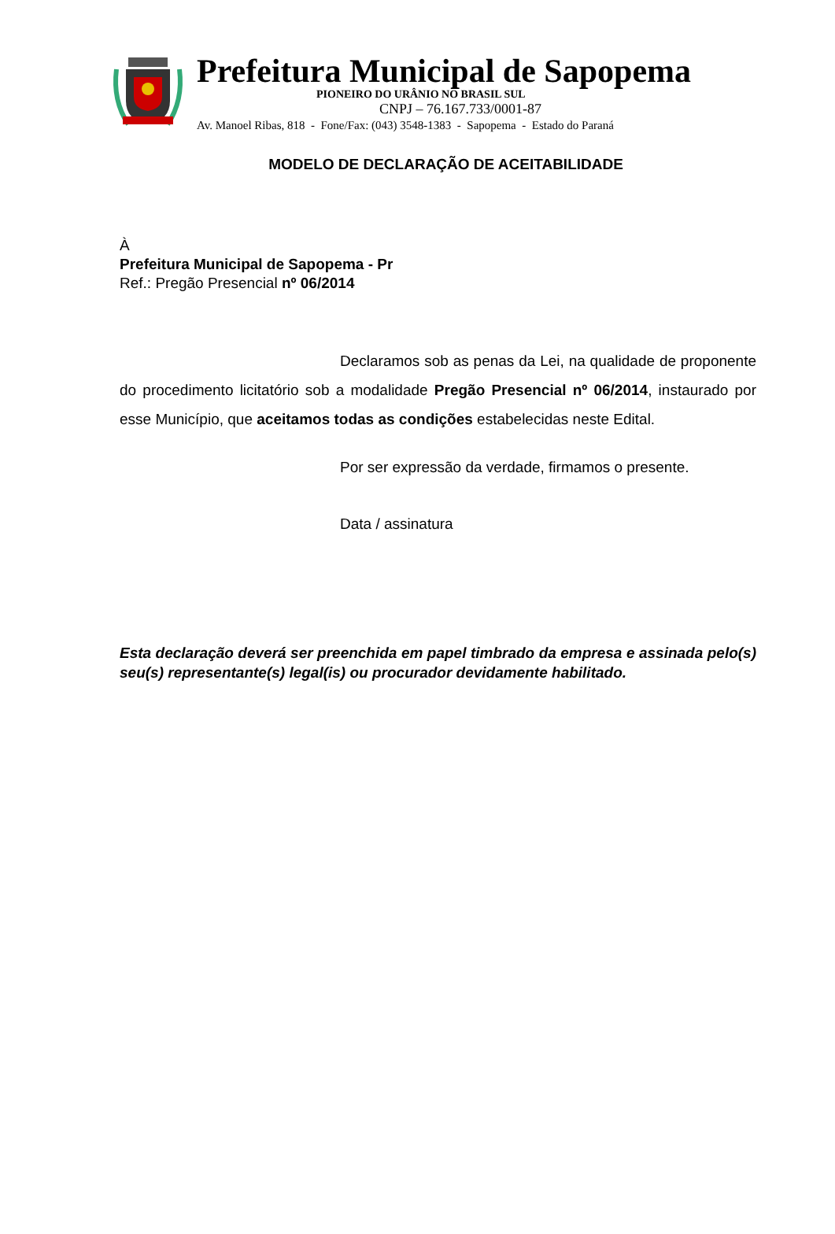Prefeitura Municipal de Sapopema
PIONEIRO DO URÂNIO NO BRASIL SUL
CNPJ – 76.167.733/0001-87
Av. Manoel Ribas, 818 - Fone/Fax: (043) 3548-1383 - Sapopema - Estado do Paraná
MODELO DE DECLARAÇÃO DE ACEITABILIDADE
À
Prefeitura Municipal de Sapopema - Pr
Ref.: Pregão Presencial nº 06/2014
Declaramos sob as penas da Lei, na qualidade de proponente do procedimento licitatório sob a modalidade Pregão Presencial nº 06/2014, instaurado por esse Município, que aceitamos todas as condições estabelecidas neste Edital.
Por ser expressão da verdade, firmamos o presente.
Data / assinatura
Esta declaração deverá ser preenchida em papel timbrado da empresa e assinada pelo(s) seu(s) representante(s) legal(is) ou procurador devidamente habilitado.